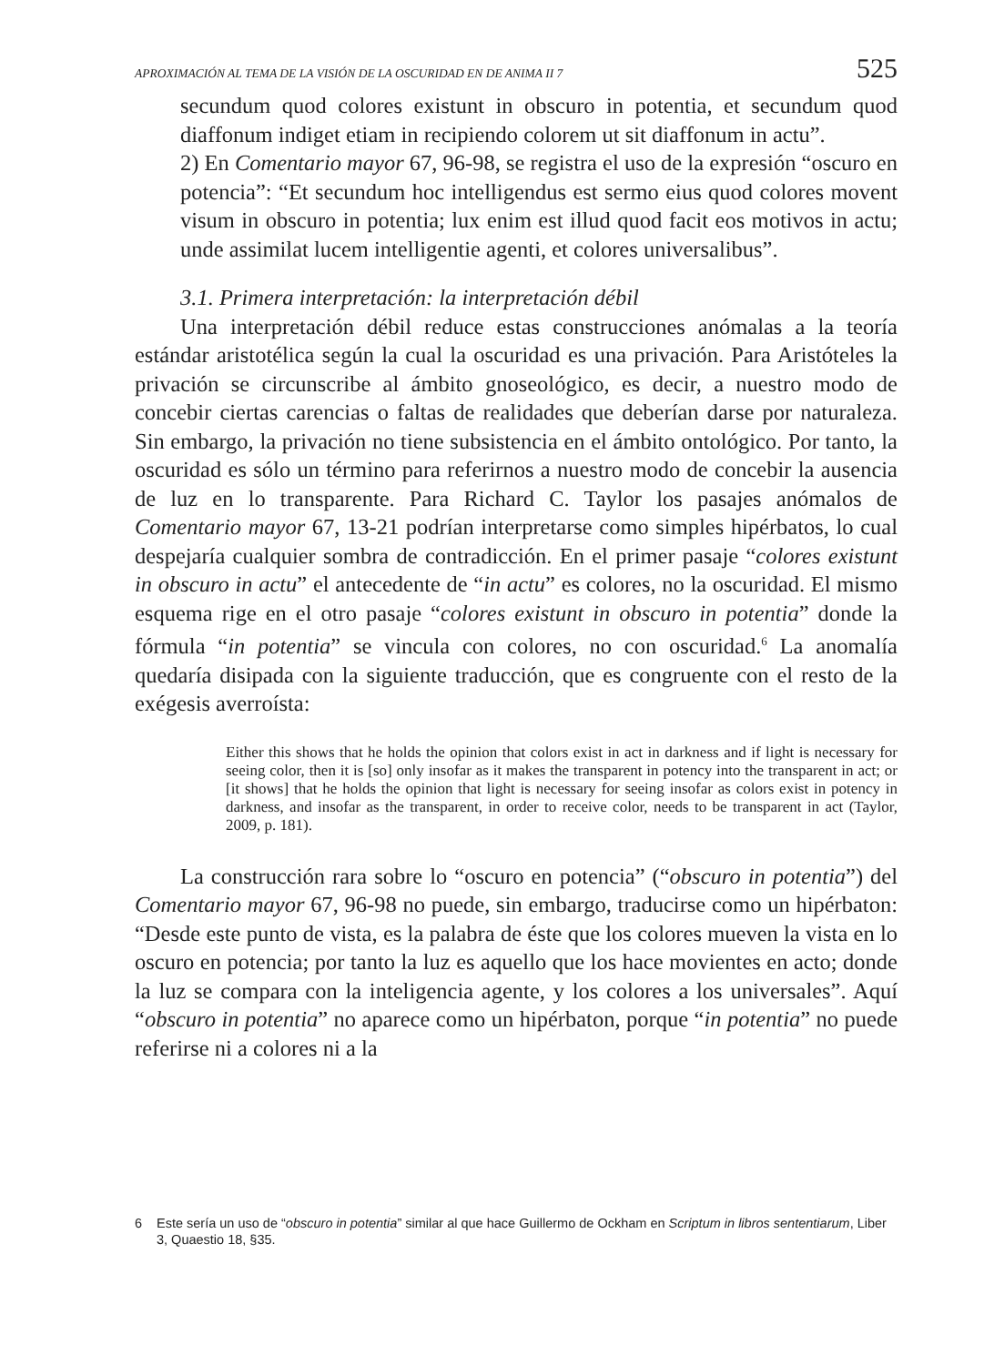APROXIMACIÓN AL TEMA DE LA VISIÓN DE LA OSCURIDAD EN DE ANIMA II 7 525
secundum quod colores existunt in obscuro in potentia, et secundum quod diaffonum indiget etiam in recipiendo colorem ut sit diaffonum in actu”.
2) En Comentario mayor 67, 96-98, se registra el uso de la expresión “oscuro en potencia”: “Et secundum hoc intelligendus est sermo eius quod colores movent visum in obscuro in potentia; lux enim est illud quod facit eos motivos in actu; unde assimilat lucem intelligentie agenti, et colores universalibus”.
3.1. Primera interpretación: la interpretación débil
Una interpretación débil reduce estas construcciones anómalas a la teoría estándar aristotélica según la cual la oscuridad es una privación. Para Aristóteles la privación se circunscribe al ámbito gnoseológico, es decir, a nuestro modo de concebir ciertas carencias o faltas de realidades que deberían darse por naturaleza. Sin embargo, la privación no tiene subsistencia en el ámbito ontológico. Por tanto, la oscuridad es sólo un término para referirnos a nuestro modo de concebir la ausencia de luz en lo transparente. Para Richard C. Taylor los pasajes anómalos de Comentario mayor 67, 13-21 podrían interpretarse como simples hipérbatos, lo cual despejaría cualquier sombra de contradicción. En el primer pasaje “colores existunt in obscuro in actu” el antecedente de “in actu” es colores, no la oscuridad. El mismo esquema rige en el otro pasaje “colores existunt in obscuro in potentia” donde la fórmula “in potentia” se vincula con colores, no con oscuridad.<sup>6</sup> La anomalía quedaría disipada con la siguiente traducción, que es congruente con el resto de la exégesis averroísta:
Either this shows that he holds the opinion that colors exist in act in darkness and if light is necessary for seeing color, then it is [so] only insofar as it makes the transparent in potency into the transparent in act; or [it shows] that he holds the opinion that light is necessary for seeing insofar as colors exist in potency in darkness, and insofar as the transparent, in order to receive color, needs to be transparent in act (Taylor, 2009, p. 181).
La construcción rara sobre lo “oscuro en potencia” (“obscuro in potentia”) del Comentario mayor 67, 96-98 no puede, sin embargo, traducirse como un hipérbaton: “Desde este punto de vista, es la palabra de éste que los colores mueven la vista en lo oscuro en potencia; por tanto la luz es aquello que los hace movientes en acto; donde la luz se compara con la inteligencia agente, y los colores a los universales”. Aquí “obscuro in potentia” no aparece como un hipérbaton, porque “in potentia” no puede referirse ni a colores ni a la
6 Este sería un uso de “obscuro in potentia” similar al que hace Guillermo de Ockham en Scriptum in libros sententiarum, Liber 3, Quaestio 18, §35.